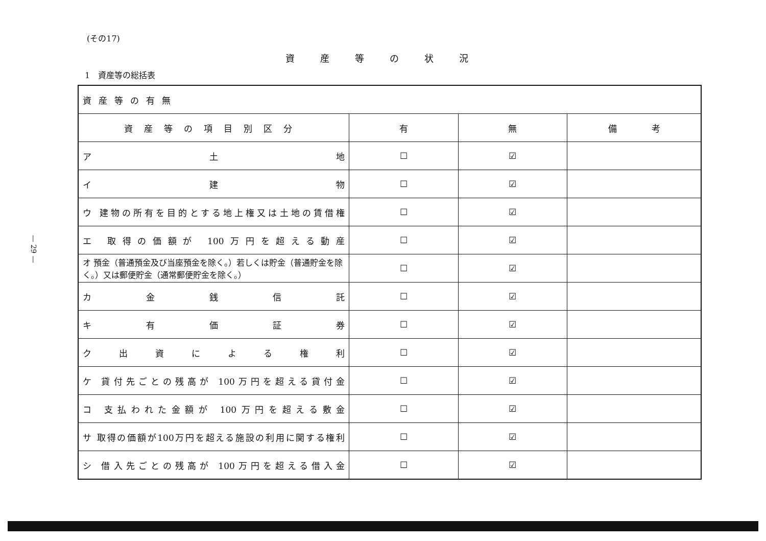— 29 —
(その17)
資産等の状況
1　資産等の総括表
| 資産等の有無 | | | |
| 資産等の項目別区分 | 有 | 無 | 備 考 |
| ア 土 地 | ☐ | ☑ | |
| イ 建 物 | ☐ | ☑ | |
| ウ 建物の所有を目的とする地上権又は土地の賃借権 | ☐ | ☑ | |
| エ 取得の価額が 100万円を超える動産 | ☐ | ☑ | |
| オ 預金（普通預金及び当座預金を除く。）若しくは貯金（普通貯金を除く。）又は郵便貯金（通常郵便貯金を除く。） | ☐ | ☑ | |
| カ 金 銭 信 託 | ☐ | ☑ | |
| キ 有 価 証 券 | ☐ | ☑ | |
| ク 出 資 に よ る 権 利 | ☐ | ☑ | |
| ケ 貸付先ごとの残高が 100万円を超える貸付金 | ☐ | ☑ | |
| コ 支払われた金額が 100万円を超える敷金 | ☐ | ☑ | |
| サ 取得の価額が100万円を超える施設の利用に関する権利 | ☐ | ☑ | |
| シ 借入先ごとの残高が 100万円を超える借入金 | ☐ | ☑ | |